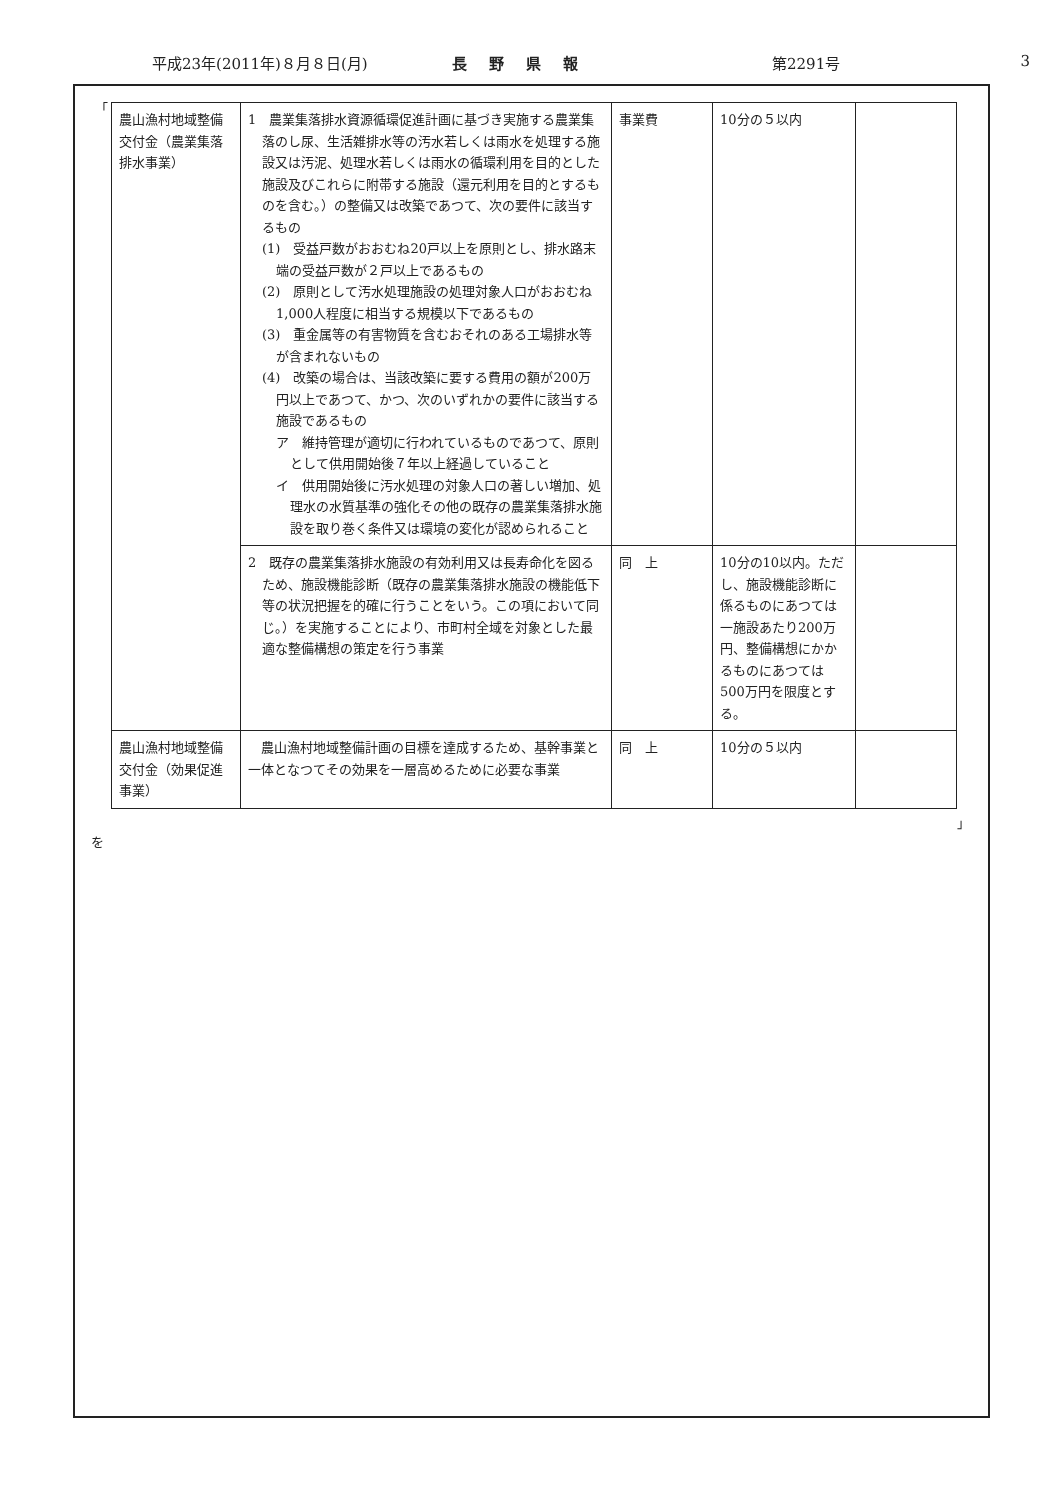平成23年(2011年)８月８日(月) 長野県報 第2291号 3
「
| 農山漁村地域整備交付金（農業集落排水事業） | 1 農業集落排水資源循環促進計画に基づき実施する農業集落のし尿、生活雑排水等の汚水若しくは雨水を処理する施設又は汚泥、処理水若しくは雨水の循環利用を目的とした施設及びこれらに附帯する施設（還元利用を目的とするものを含む。）の整備又は改築であつて、次の要件に該当するもの (1) 受益戸数がおおむね20戸以上を原則とし、排水路末端の受益戸数が２戸以上であるもの (2) 原則として汚水処理施設の処理対象人口がおおむね1,000人程度に相当する規模以下であるもの (3) 重金属等の有害物質を含むおそれのある工場排水等が含まれないもの (4) 改築の場合は、当該改築に要する費用の額が200万円以上であつて、かつ、次のいずれかの要件に該当する施設であるもの ア 維持管理が適切に行われているものであつて、原則として供用開始後７年以上経過していること イ 供用開始後に汚水処理の対象人口の著しい増加、処理水の水質基準の強化その他の既存の農業集落排水施設を取り巻く条件又は環境の変化が認められること | 事業費 | 10分の５以内 | |
| | 2 既存の農業集落排水施設の有効利用又は長寿命化を図るため、施設機能診断（既存の農業集落排水施設の機能低下等の状況把握を的確に行うことをいう。この項において同じ。）を実施することにより、市町村全域を対象とした最適な整備構想の策定を行う事業 | 同 上 | 10分の10以内。ただし、施設機能診断に係るものにあつては一施設あたり200万円、整備構想にかかるものにあつては500万円を限度とする。 | |
| 農山漁村地域整備交付金（効果促進事業） | 農山漁村地域整備計画の目標を達成するため、基幹事業と一体となつてその効果を一層高めるために必要な事業 | 同 上 | 10分の５以内 | |
」
を